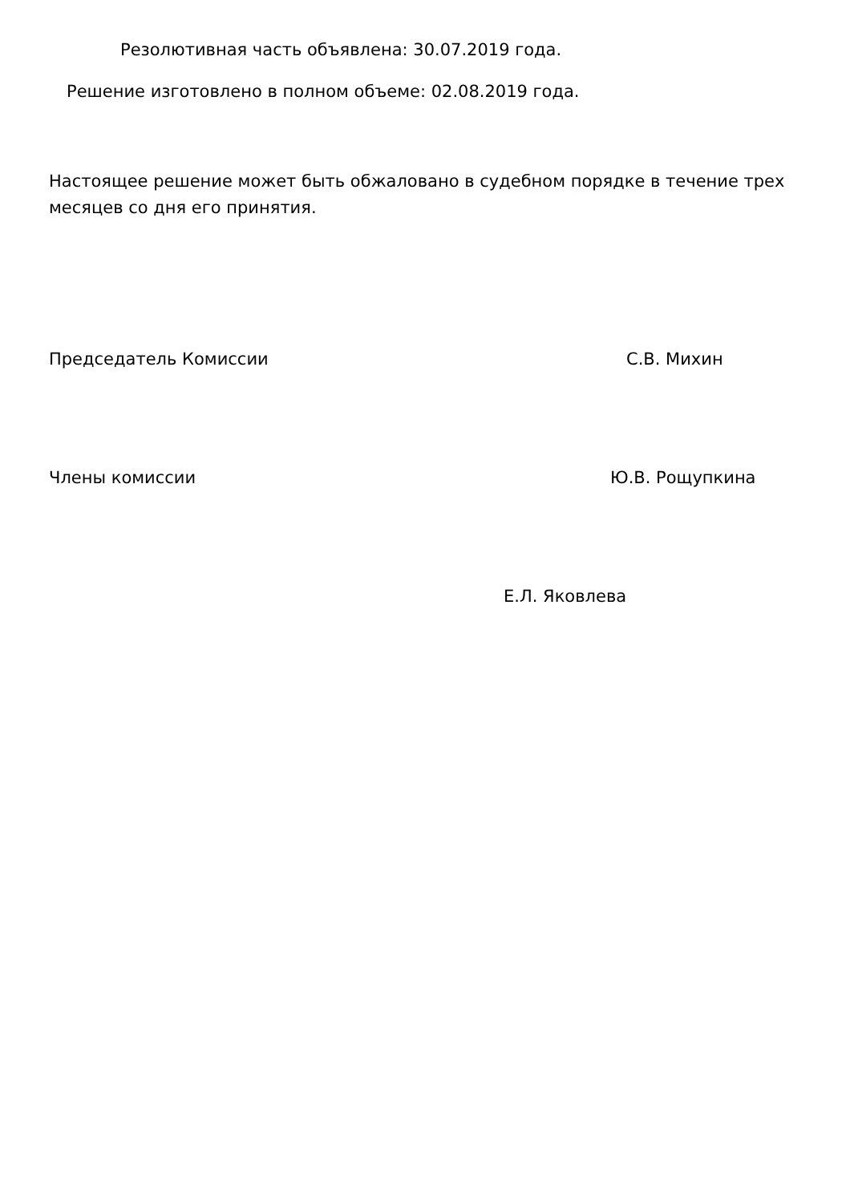Резолютивная часть объявлена: 30.07.2019 года.
Решение изготовлено в полном объеме: 02.08.2019 года.
Настоящее решение может быть обжаловано в судебном порядке в течение трех месяцев со дня его принятия.
Председатель Комиссии С.В. Михин
Члены комиссии Ю.В. Рощупкина
Е.Л. Яковлева